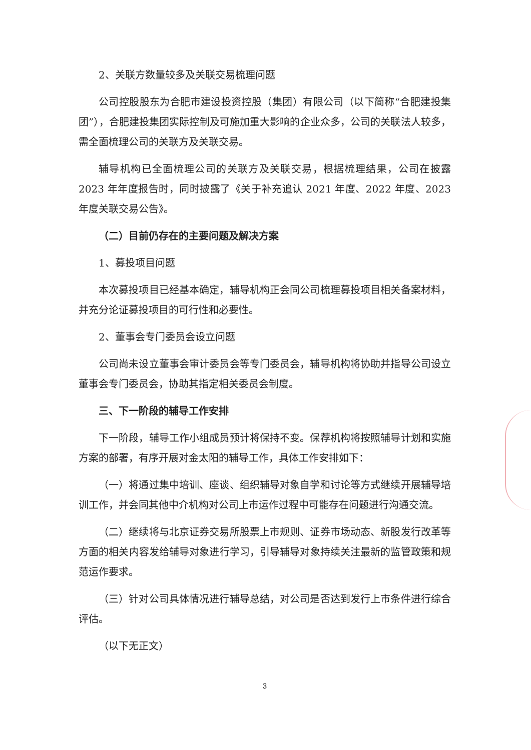2、关联方数量较多及关联交易梳理问题
公司控股股东为合肥市建设投资控股（集团）有限公司（以下简称“合肥建投集团”），合肥建投集团实际控制及可施加重大影响的企业众多，公司的关联法人较多，需全面梳理公司的关联方及关联交易。
辅导机构已全面梳理公司的关联方及关联交易，根据梳理结果，公司在披露 2023 年年度报告时，同时披露了《关于补充追认 2021 年度、2022 年度、2023 年度关联交易公告》。
（二）目前仍存在的主要问题及解决方案
1、募投项目问题
本次募投项目已经基本确定，辅导机构正会同公司梳理募投项目相关备案材料，并充分论证募投项目的可行性和必要性。
2、董事会专门委员会设立问题
公司尚未设立董事会审计委员会等专门委员会，辅导机构将协助并指导公司设立董事会专门委员会，协助其指定相关委员会制度。
三、下一阶段的辅导工作安排
下一阶段，辅导工作小组成员预计将保持不变。保荐机构将按照辅导计划和实施方案的部署，有序开展对金太阳的辅导工作，具体工作安排如下：
（一）将通过集中培训、座谈、组织辅导对象自学和讨论等方式继续开展辅导培训工作，并会同其他中介机构对公司上市运作过程中可能存在问题进行沟通交流。
（二）继续将与北京证券交易所股票上市规则、证券市场动态、新股发行改革等方面的相关内容发给辅导对象进行学习，引导辅导对象持续关注最新的监管政策和规范运作要求。
（三）针对公司具体情况进行辅导总结，对公司是否达到发行上市条件进行综合评估。
（以下无正文）
3